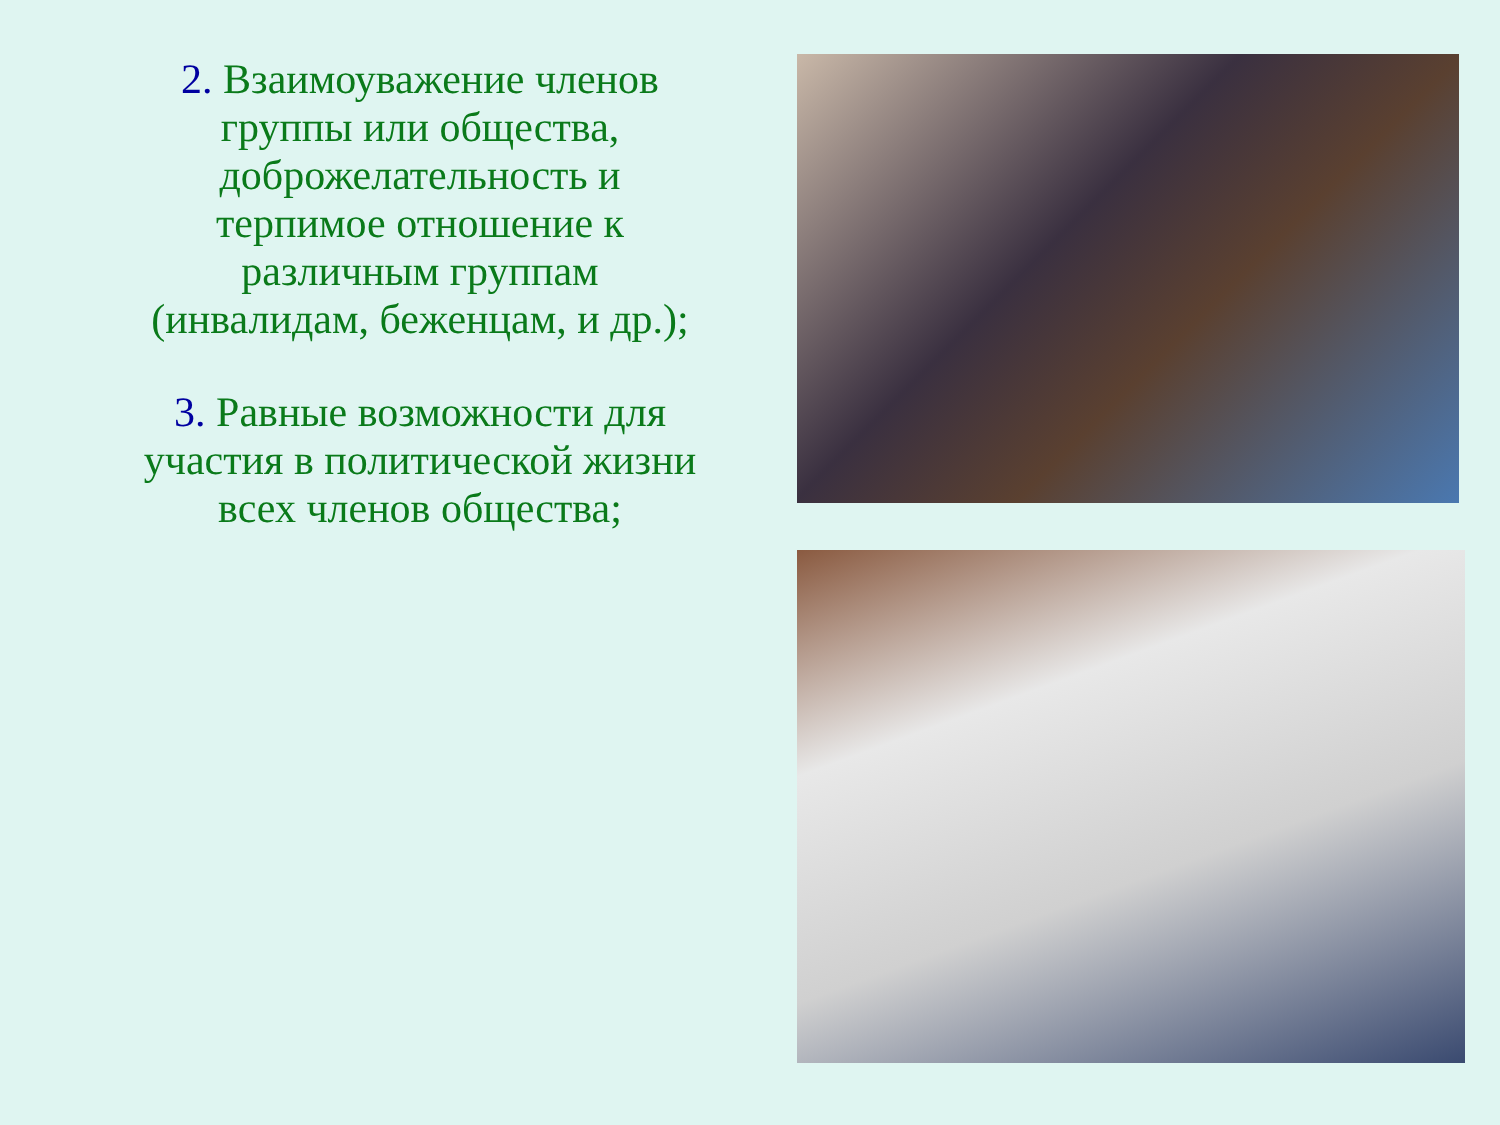2. Взаимоуважение членов группы или общества, доброжелательность и терпимое отношение к различным группам (инвалидам, беженцам, и др.);
3. Равные возможности для участия в политической жизни всех членов общества;